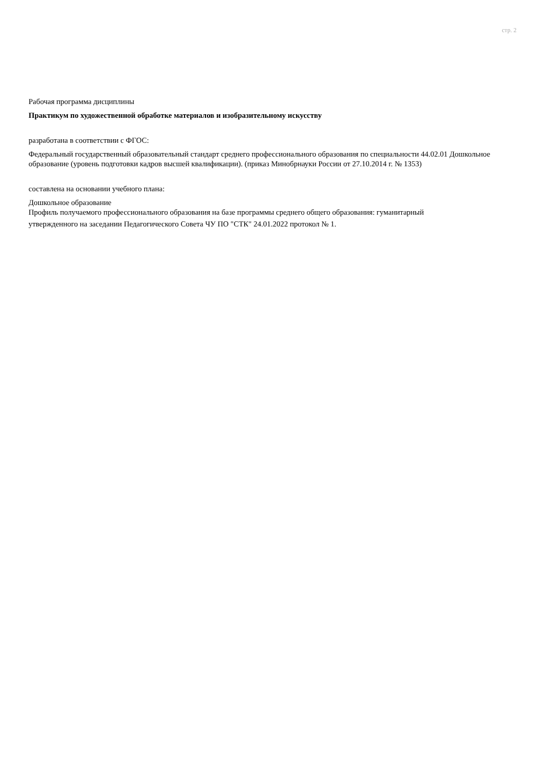стр. 2
Рабочая программа дисциплины
Практикум по художественной обработке материалов и изобразительному искусству
разработана в соответствии с ФГОС:
Федеральный государственный образовательный стандарт среднего профессионального образования по специальности 44.02.01 Дошкольное образование (уровень подготовки кадров высшей квалификации). (приказ Минобрнауки России от 27.10.2014 г. № 1353)
составлена на основании учебного плана:
Дошкольное образование
Профиль получаемого профессионального образования на базе программы среднего общего образования: гуманитарный
утвержденного на заседании Педагогического Совета ЧУ ПО "СТК" 24.01.2022 протокол № 1.